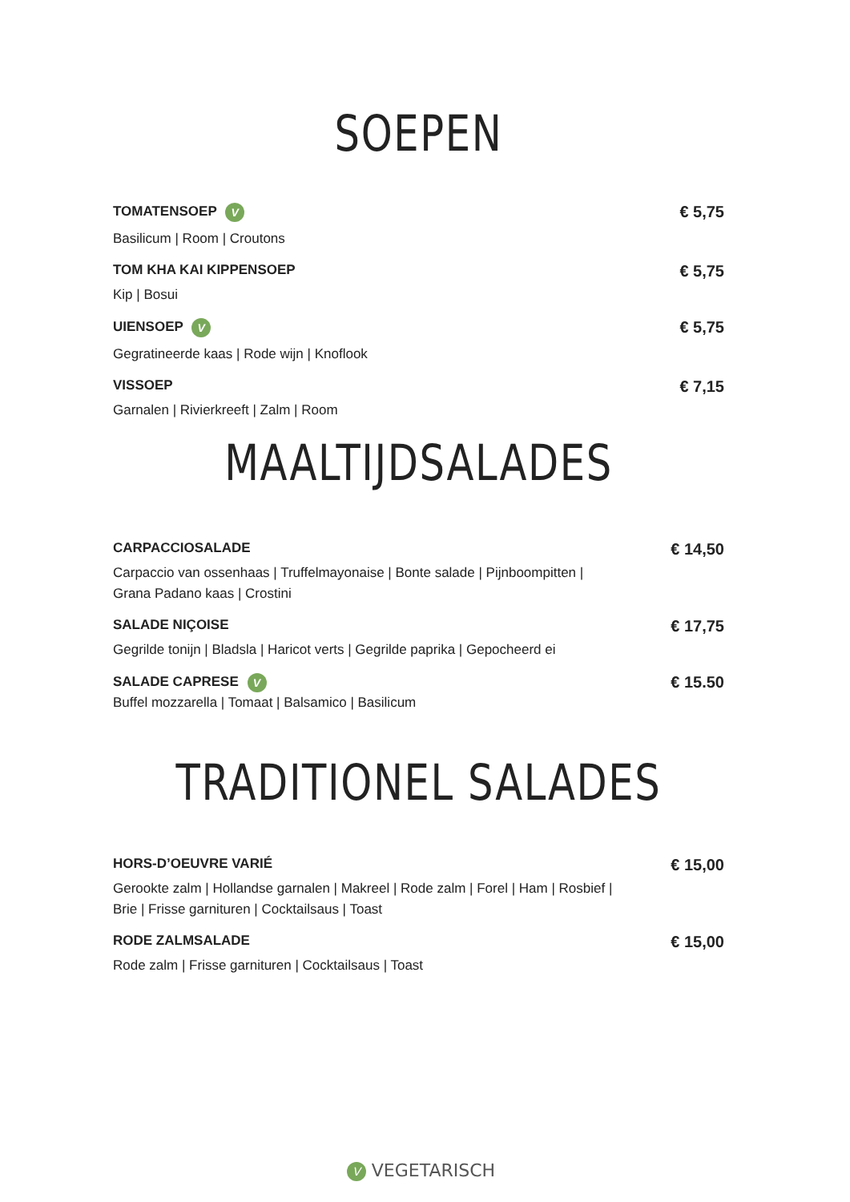SOEPEN
TOMATENSOEP V
Basilicum | Room | Croutons
€ 5,75
TOM KHA KAI KIPPENSOEP
Kip | Bosui
€ 5,75
UIENSOEP V
Gegratineerde kaas | Rode wijn | Knoflook
€ 5,75
VISSOEP
Garnalen | Rivierkreeft | Zalm | Room
€ 7,15
MAALTIJDSALADES
CARPACCIOSALADE
Carpaccio van ossenhaas | Truffelmayonaise | Bonte salade | Pijnboompitten |
Grana Padano kaas | Crostini
€ 14,50
SALADE NIÇOISE
Gegrilde tonijn | Bladsla | Haricot verts | Gegrilde paprika | Gepocheerd ei
€ 17,75
SALADE CAPRESE V
Buffel mozzarella | Tomaat | Balsamico | Basilicum
€ 15.50
TRADITIONEL SALADES
HORS-D’OEUVRE VARIÉ
Gerookte zalm | Hollandse garnalen | Makreel | Rode zalm | Forel | Ham | Rosbief |
Brie | Frisse garnituren | Cocktailsaus | Toast
€ 15,00
RODE ZALMSALADE
Rode zalm | Frisse garnituren | Cocktailsaus | Toast
€ 15,00
V VEGETARISCH